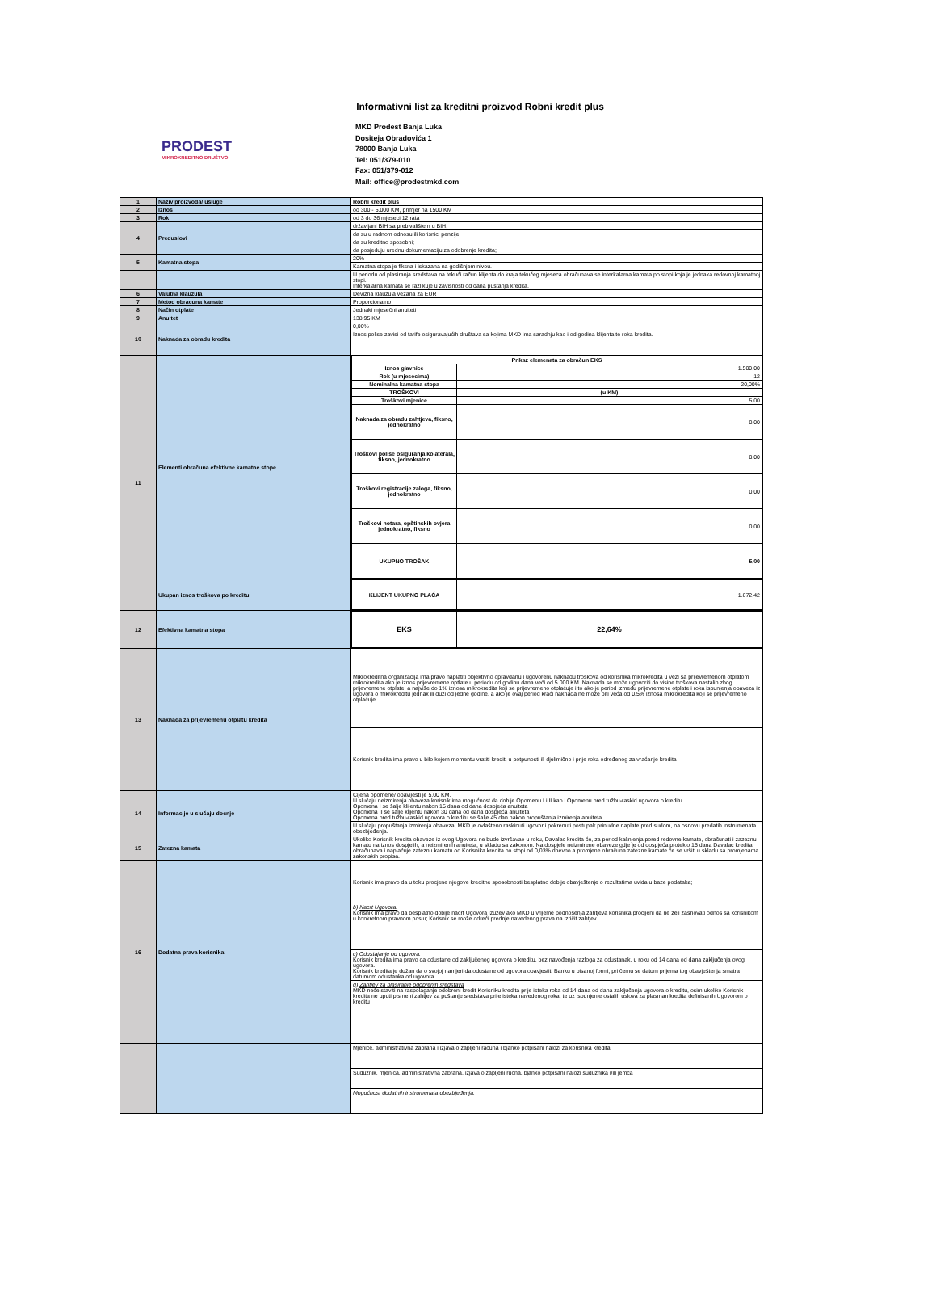Informativni list za kreditni proizvod Robni kredit plus
PRODEST
MIKROKREDITNO DRUŠTVO
MKD Prodest Banja Luka
Dositeja Obradovića 1
78000 Banja Luka
Tel: 051/379-010
Fax: 051/379-012
Mail: office@prodestmkd.com
| 1 | Naziv proizvoda/ usluge | Robni kredit plus |
| 2 | Iznos | od 300 - 5.000 KM, primjer na 1500 KM |
| 3 | Rok | od 3 do 36 mjeseci 12 rata |
| 4 | Preduslovi | državljani BIH sa prebivalištem u BIH; |
| | | da su u radnom odnosu ili korisnici penzije |
| | | da su kreditno sposobni; |
| | | da posjeduju urednu dokumentaciju za odobrenje kredita; |
| 5 | Kamatna stopa | 20% |
| | | Kamatna stopa je fiksna i iskazana na godišnjem nivou. |
| | | U periodu od plasiranja sredstava na tekući račun klijenta do kraja tekućeg mjeseca obračunava se interkalarna kamata po stopi koja je jednaka redovnoj kamatnoj stopi. Interkalarna kamata se razlikuje u zavisnosti od dana puštanja kredita. |
| 6 | Valutna klauzula | Devizna klauzula vezana za EUR |
| 7 | Metod obracuna kamate | Proporcionalno |
| 8 | Način otplate | Jednaki mjesečni anuiteti |
| 9 | Anuitet | 138,95 KM |
| 10 | Naknada za obradu kredita | 0,00% |
| | | Iznos polise zavisi od tarife osiguravajućih društava sa kojima MKD ima saradnju kao i od godina klijenta te roka kredita. |
| 11 | Elementi obračuna efektivne kamatne stope | / Prikaz elemenata za obračun EKS / / / Iznos glavnice / 1.500,00 / / Rok (u mjesecima) / 12 / / Nominalna kamatna stopa / 20,00% / / TROŠKOVI / (u KM) / / Troškovi mjenice / 5,00 / / Naknada za obradu zahtjeva, fiksno, jednokratno / 0,00 / / Troškovi polise osiguranja kolaterala, fiksno, jednokratno / 0,00 / / Troškovi registracije zaloga, fiksno, jednokratno / 0,00 / / Troškovi notara, opštinskih ovjera jednokratno, fiksno / 0,00 / / UKUPNO TROŠAK / 5,00 / |
| | Ukupan iznos troškova po kreditu | / KLIJENT UKUPNO PLAĆA / 1.672,42 / |
| 12 | Efektivna kamatna stopa | / EKS / 22,64% / |
| 13 | Naknada za prijevremenu otplatu kredita | Mikrokreditna organizacija ima pravo naplatiti objektivno opravdanu i ugovorenu naknadu troškova od korisnika mikrokredita u vezi sa prijevremenom otplatom mikrokredita ako je iznos prijevremene optlate u periodu od godinu dana veći od 5.000 KM. Naknada se može ugovoriti do visine troškova nastalih zbog prijevremene otplate, a najviše do 1% iznosa mikrokredita koji se prijevremeno otplaćuje i to ako je period između prijevremene otplate i roka ispunjenja obaveza iz ugovora o mikrokreditu jednak ili duži od jedne godine, a ako je ovaj period kraći naknada ne može biti veća od 0,5% iznosa mikrokredita koji se prijevremeno otplaćuje. |
| | | Korisnik kredita ima pravo u bilo kojem momentu vratiti kredit, u potpunosti ili djelimično i prije roka određenog za vraćanje kredita |
| 14 | Informacije u slučaju docnje | Cijena opomene/ obavijesti je 5,00 KM. U slučaju neizmirenja obaveza korisnik ima mogućnost da dobije Opomenu I i II kao i Opomenu pred tužbu-raskid ugovora o kreditu. Opomena I se šalje klijentu nakon 15 dana od dana dospjeća anuiteta Opomena II se šalje klijentu nakon 30 dana od dana dospjeća anuiteta Opomena pred tužbu-raskid ugovora o kreditu se šalje 45 dan nakon propuštanja izmirenja anuiteta. |
| | | U slučaju propuštanja izmirenja obaveza, MKD je ovlašteno raskinuti ugovor i pokrenuti postupak prinudne naplate pred sudom, na osnovu predatih instrumenata obezbjeđenja. |
| 15 | Zatezna kamata | Ukoliko Korisnik kredita obaveze iz ovog Ugovora ne bude izvršavao u roku, Davalac kredita će, za period kašnjenja pored redovne kamate, obračunati i zazeznu kamatu na iznos dospjelih, a neizmirenih anuiteta, u skladu sa zakonom. Na dospjele neizmirene obaveze gdje je od dospjeća proteklo 15 dana Davalac kredita obračunava i naplaćuje zateznu kamatu od Korisnika kredita po stopi od 0,03% dnevno a promjene obračuna zatezne kamate će se vršiti u skladu sa promjenama zakonskih propisa. |
| 16 | Dodatna prava korisnika: | Korisnik ima pravo da u toku procjene njegove kreditne sposobnosti besplatno dobije obavještenje o rezultatima uvida u baze podataka; |
| | | b) Nacrt Ugovora: Korisnik ima pravo da besplatno dobije nacrt Ugovora izuzev ako MKD u vrijeme podnošenja zahtjeva korisnika procijeni da ne želi zasnovati odnos sa korisnikom u konkretnom pravnom poslu; Korisnik se može odreći prednje navedenog prava na izričit zahtjev |
| | | c) Odustajanje od ugovora: Korisnik kredita ima pravo da odustane od zaključenog ugovora o kreditu, bez navođenja razloga za odustanak, u roku od 14 dana od dana zaključenja ovog ugovora. Korisnik kredita je dužan da o svojoj namjeri da odustane od ugovora obavjestiti Banku u pisanoj formi, pri čemu se datum prijema tog obavještenja smatra datumom odustanka od ugovora. |
| | | d) Zahtjev za plasiranje odobrenih sredstava MKD neće staviti na raspolaganje odobreni kredit Korisniku kredita prije isteka roka od 14 dana od dana zaključenja ugovora o kreditu, osim ukoliko Korisnik kredita ne uputi pismeni zahtjev za puštanje sredstava prije isteka navedenog roka, te uz ispunjenje ostalih uslova za plasman kredita definisanih Ugovorom o kreditu |
| | | Mjenice, administrativna zabrana i izjava o zapljeni računa i bjanko potpisani nalozi za korisnika kredita |
| | | Sudužnik, mjenica, administrativna zabrana, izjava o zapljeni ručna, bjanko potpisani nalozi sudužnika i/ili jemca |
| | | Mogućnost dodatnih instrumenata obezbjeđenja: |